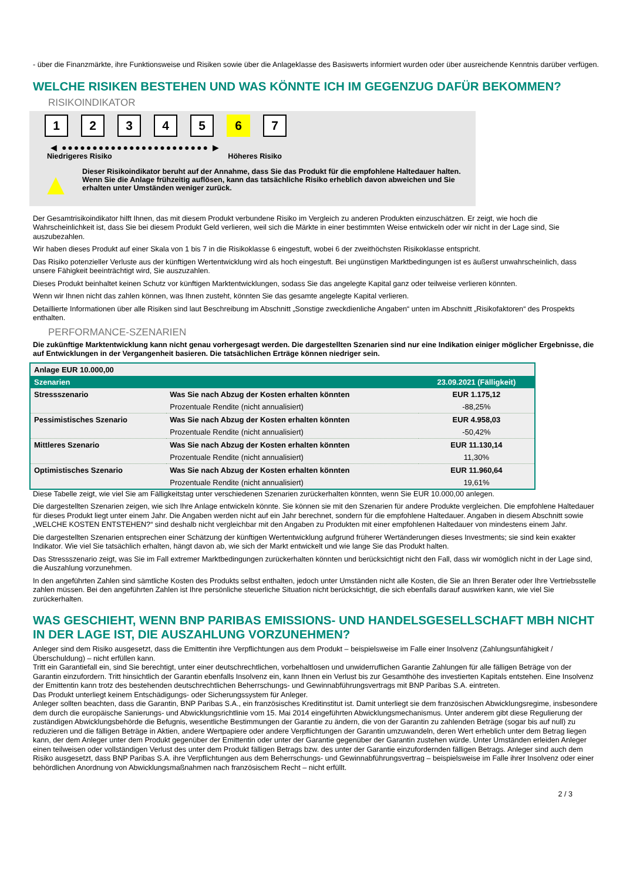- über die Finanzmärkte, ihre Funktionsweise und Risiken sowie über die Anlageklasse des Basiswerts informiert wurden oder über ausreichende Kenntnis darüber verfügen.
WELCHE RISIKEN BESTEHEN UND WAS KÖNNTE ICH IM GEGENZUG DAFÜR BEKOMMEN?
RISIKOINDIKATOR
1 2 3 4 5 6 7
◀ ●●●●●●●●●●●●●●●●●●●●●●●● ▶
Niedrigeres Risiko Höheres Risiko
▲
Dieser Risikoindikator beruht auf der Annahme, dass Sie das Produkt für die empfohlene Haltedauer halten.
Wenn Sie die Anlage frühzeitig auflösen, kann das tatsächliche Risiko erheblich davon abweichen und Sie erhalten unter Umständen weniger zurück.
Der Gesamtrisikoindikator hilft Ihnen, das mit diesem Produkt verbundene Risiko im Vergleich zu anderen Produkten einzuschätzen. Er zeigt, wie hoch die Wahrscheinlichkeit ist, dass Sie bei diesem Produkt Geld verlieren, weil sich die Märkte in einer bestimmten Weise entwickeln oder wir nicht in der Lage sind, Sie auszubezahlen.
Wir haben dieses Produkt auf einer Skala von 1 bis 7 in die Risikoklasse 6 eingestuft, wobei 6 der zweithöchsten Risikoklasse entspricht.
Das Risiko potenzieller Verluste aus der künftigen Wertentwicklung wird als hoch eingestuft. Bei ungünstigen Marktbedingungen ist es äußerst unwahrscheinlich, dass unsere Fähigkeit beeinträchtigt wird, Sie auszuzahlen.
Dieses Produkt beinhaltet keinen Schutz vor künftigen Marktentwicklungen, sodass Sie das angelegte Kapital ganz oder teilweise verlieren könnten.
Wenn wir Ihnen nicht das zahlen können, was Ihnen zusteht, könnten Sie das gesamte angelegte Kapital verlieren.
Detaillierte Informationen über alle Risiken sind laut Beschreibung im Abschnitt „Sonstige zweckdienliche Angaben“ unten im Abschnitt „Risikofaktoren“ des Prospekts enthalten.
PERFORMANCE-SZENARIEN
Die zukünftige Marktentwicklung kann nicht genau vorhergesagt werden. Die dargestellten Szenarien sind nur eine Indikation einiger möglicher Ergebnisse, die auf Entwicklungen in der Vergangenheit basieren. Die tatsächlichen Erträge können niedriger sein.
| Anlage EUR 10.000,00 | | |
| Szenarien | | 23.09.2021 (Fälligkeit) |
| Stressszenario | Was Sie nach Abzug der Kosten erhalten könnten | EUR 1.175,12 |
| | Prozentuale Rendite (nicht annualisiert) | -88,25% |
| Pessimistisches Szenario | Was Sie nach Abzug der Kosten erhalten könnten | EUR 4.958,03 |
| | Prozentuale Rendite (nicht annualisiert) | -50,42% |
| Mittleres Szenario | Was Sie nach Abzug der Kosten erhalten könnten | EUR 11.130,14 |
| | Prozentuale Rendite (nicht annualisiert) | 11,30% |
| Optimistisches Szenario | Was Sie nach Abzug der Kosten erhalten könnten | EUR 11.960,64 |
| | Prozentuale Rendite (nicht annualisiert) | 19,61% |
Diese Tabelle zeigt, wie viel Sie am Fälligkeitstag unter verschiedenen Szenarien zurückerhalten könnten, wenn Sie EUR 10.000,00 anlegen.
Die dargestellten Szenarien zeigen, wie sich Ihre Anlage entwickeln könnte. Sie können sie mit den Szenarien für andere Produkte vergleichen. Die empfohlene Haltedauer für dieses Produkt liegt unter einem Jahr. Die Angaben werden nicht auf ein Jahr berechnet, sondern für die empfohlene Haltedauer. Angaben in diesem Abschnitt sowie „WELCHE KOSTEN ENTSTEHEN?“ sind deshalb nicht vergleichbar mit den Angaben zu Produkten mit einer empfohlenen Haltedauer von mindestens einem Jahr.
Die dargestellten Szenarien entsprechen einer Schätzung der künftigen Wertentwicklung aufgrund früherer Wertänderungen dieses Investments; sie sind kein exakter Indikator. Wie viel Sie tatsächlich erhalten, hängt davon ab, wie sich der Markt entwickelt und wie lange Sie das Produkt halten.
Das Stressszenario zeigt, was Sie im Fall extremer Marktbedingungen zurückerhalten könnten und berücksichtigt nicht den Fall, dass wir womöglich nicht in der Lage sind, die Auszahlung vorzunehmen.
In den angeführten Zahlen sind sämtliche Kosten des Produkts selbst enthalten, jedoch unter Umständen nicht alle Kosten, die Sie an Ihren Berater oder Ihre Vertriebsstelle zahlen müssen. Bei den angeführten Zahlen ist Ihre persönliche steuerliche Situation nicht berücksichtigt, die sich ebenfalls darauf auswirken kann, wie viel Sie zurückerhalten.
WAS GESCHIEHT, WENN BNP PARIBAS EMISSIONS- UND HANDELSGESELLSCHAFT MBH NICHT IN DER LAGE IST, DIE AUSZAHLUNG VORZUNEHMEN?
Anleger sind dem Risiko ausgesetzt, dass die Emittentin ihre Verpflichtungen aus dem Produkt – beispielsweise im Falle einer Insolvenz (Zahlungsunfähigkeit / Überschuldung) – nicht erfüllen kann.
Tritt ein Garantiefall ein, sind Sie berechtigt, unter einer deutschrechtlichen, vorbehaltlosen und unwiderruflichen Garantie Zahlungen für alle fälligen Beträge von der Garantin einzufordern. Tritt hinsichtlich der Garantin ebenfalls Insolvenz ein, kann Ihnen ein Verlust bis zur Gesamthöhe des investierten Kapitals entstehen. Eine Insolvenz der Emittentin kann trotz des bestehenden deutschrechtlichen Beherrschungs- und Gewinnabführungsvertrags mit BNP Paribas S.A. eintreten.
Das Produkt unterliegt keinem Entschädigungs- oder Sicherungssystem für Anleger.
Anleger sollten beachten, dass die Garantin, BNP Paribas S.A., ein französisches Kreditinstitut ist. Damit unterliegt sie dem französischen Abwicklungsregime, insbesondere dem durch die europäische Sanierungs- und Abwicklungsrichtlinie vom 15. Mai 2014 eingeführten Abwicklungsmechanismus. Unter anderem gibt diese Regulierung der zuständigen Abwicklungsbehörde die Befugnis, wesentliche Bestimmungen der Garantie zu ändern, die von der Garantin zu zahlenden Beträge (sogar bis auf null) zu reduzieren und die fälligen Beträge in Aktien, andere Wertpapiere oder andere Verpflichtungen der Garantin umzuwandeln, deren Wert erheblich unter dem Betrag liegen kann, der dem Anleger unter dem Produkt gegenüber der Emittentin oder unter der Garantie gegenüber der Garantin zustehen würde. Unter Umständen erleiden Anleger einen teilweisen oder vollständigen Verlust des unter dem Produkt fälligen Betrags bzw. des unter der Garantie einzufordernden fälligen Betrags. Anleger sind auch dem Risiko ausgesetzt, dass BNP Paribas S.A. ihre Verpflichtungen aus dem Beherrschungs- und Gewinnabführungsvertrag – beispielsweise im Falle ihrer Insolvenz oder einer behördlichen Anordnung von Abwicklungsmaßnahmen nach französischem Recht – nicht erfüllt.
2 / 3